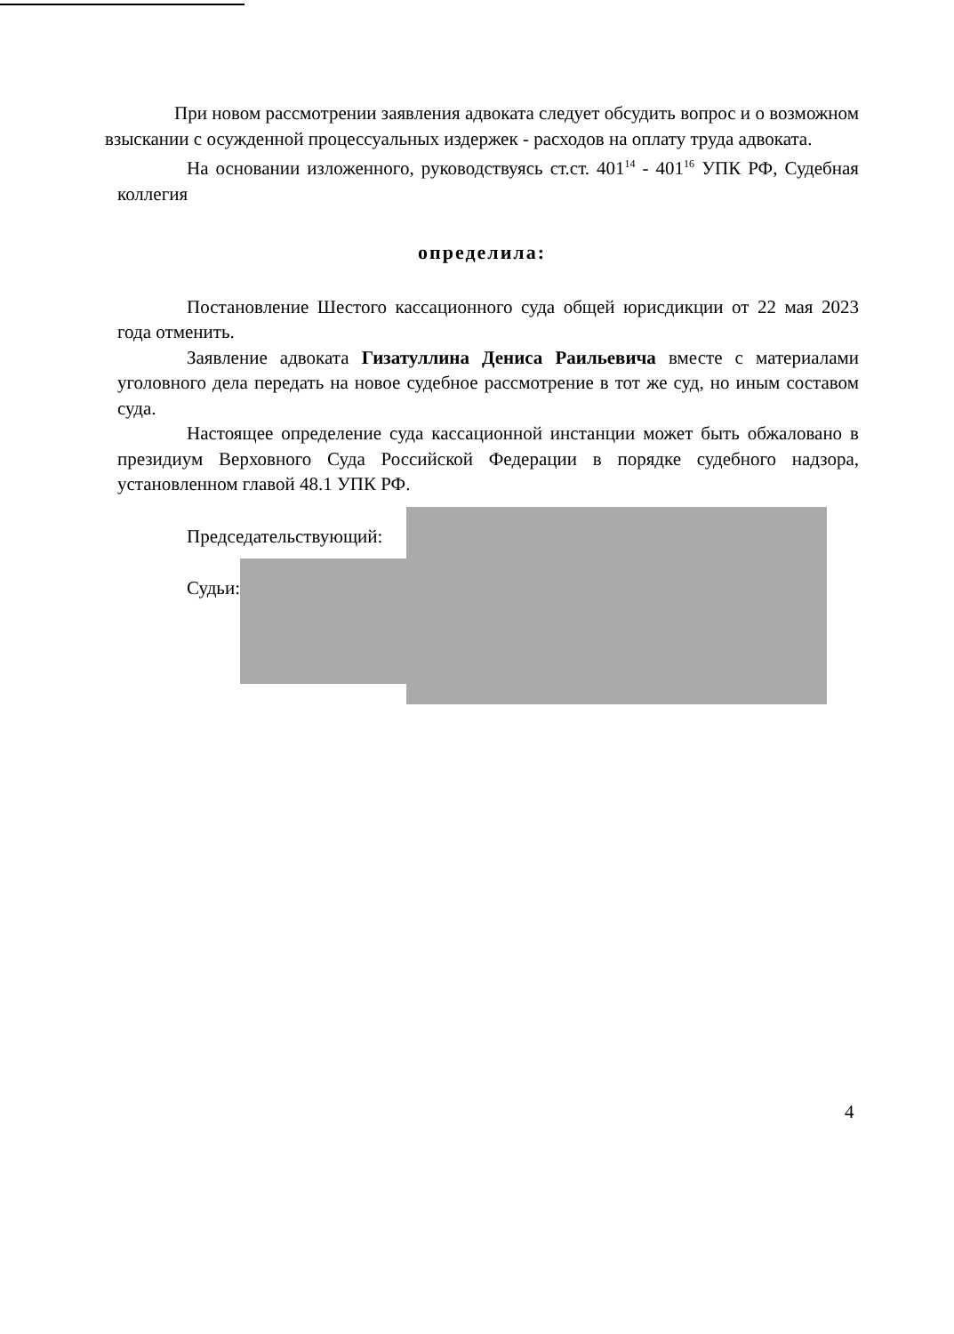При новом рассмотрении заявления адвоката следует обсудить вопрос и о возможном взыскании с осужденной процессуальных издержек - расходов на оплату труда адвоката.
На основании изложенного, руководствуясь ст.ст. 401<sup>14</sup> - 401<sup>16</sup> УПК РФ, Судебная коллегия
определила:
Постановление Шестого кассационного суда общей юрисдикции от 22 мая 2023 года отменить.
Заявление адвоката Гизатуллина Дениса Раильевича вместе с материалами уголовного дела передать на новое судебное рассмотрение в тот же суд, но иным составом суда.
Настоящее определение суда кассационной инстанции может быть обжаловано в президиум Верховного Суда Российской Федерации в порядке судебного надзора, установленном главой 48.1 УПК РФ.
Председательствующий:
Судьи:
4